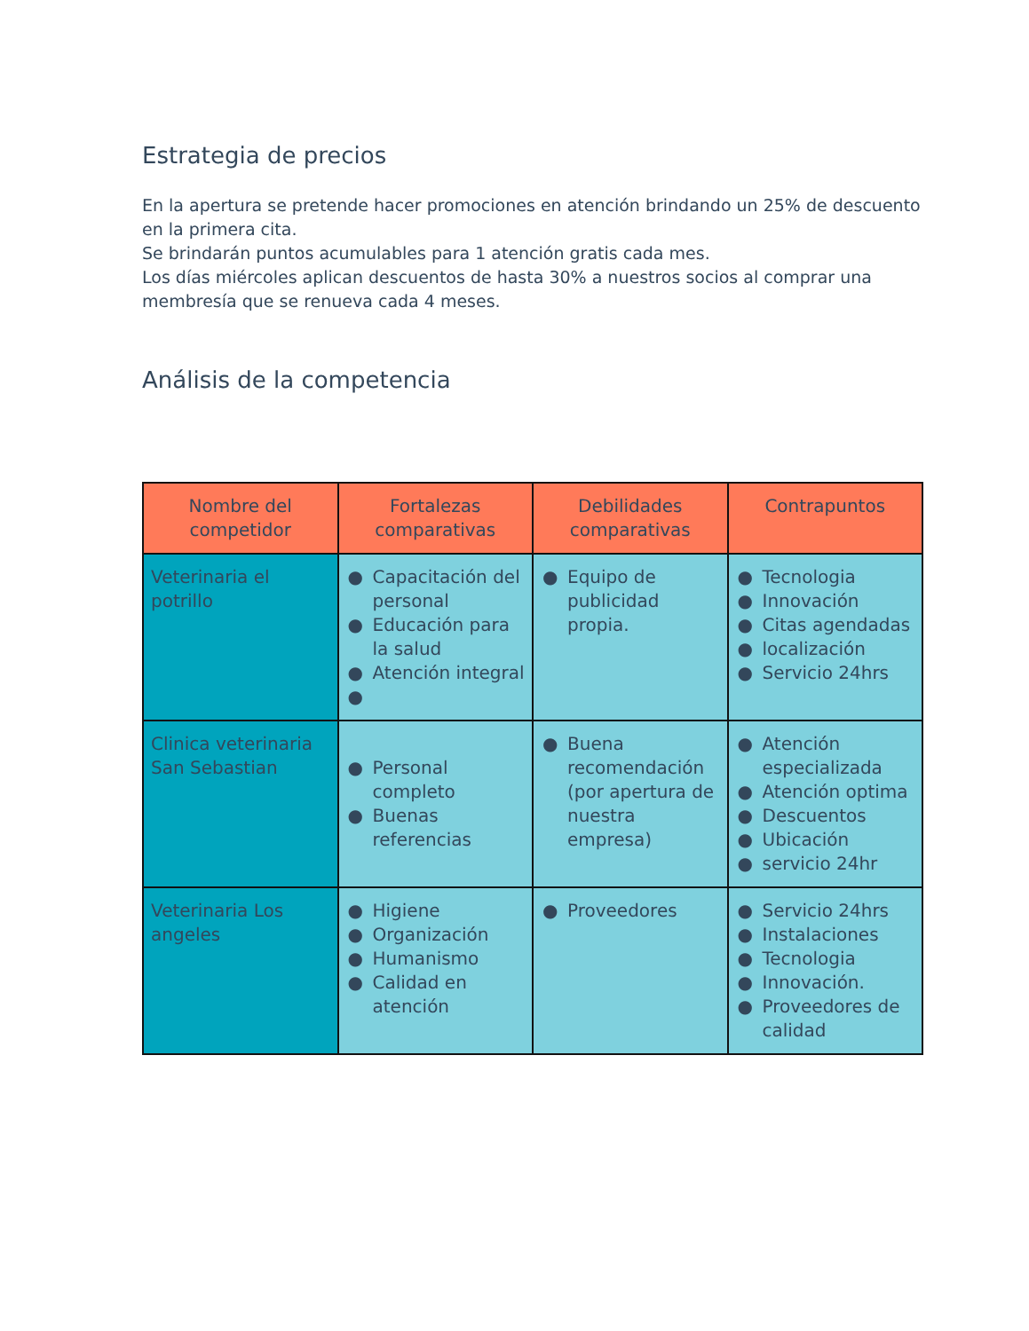Estrategia de precios
En la apertura se pretende hacer promociones en atención brindando un 25% de descuento en la primera cita.
Se brindarán puntos acumulables para 1 atención gratis cada mes.
Los días miércoles aplican descuentos de hasta 30% a nuestros socios al comprar una membresía que se renueva cada 4 meses.
Análisis de la competencia
| Nombre del competidor | Fortalezas comparativas | Debilidades comparativas | Contrapuntos |
| --- | --- | --- | --- |
| Veterinaria el potrillo | ● Capacitación del personal ● Educación para la salud ● Atención integral ● | ● Equipo de publicidad propia. | ● Tecnologia ● Innovación ● Citas agendadas ● localización ● Servicio 24hrs |
| Clinica veterinaria San Sebastian | ● Personal completo ● Buenas referencias | ● Buena recomendación (por apertura de nuestra empresa) | ● Atención especializada ● Atención optima ● Descuentos ● Ubicación ● servicio 24hr |
| Veterinaria Los angeles | ● Higiene ● Organización ● Humanismo ● Calidad en atención | ● Proveedores | ● Servicio 24hrs ● Instalaciones ● Tecnologia ● Innovación. ● Proveedores de calidad |